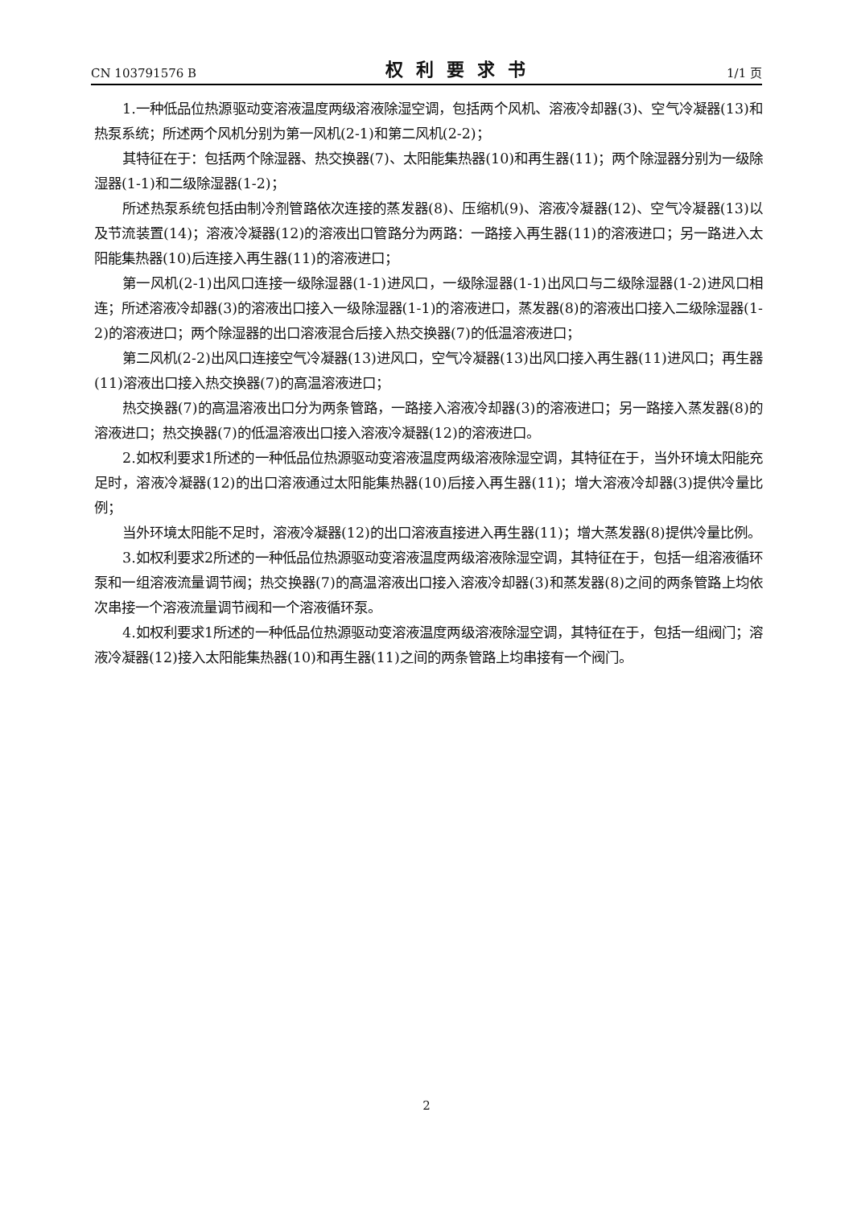CN 103791576 B 权利要求书 1/1 页
1.一种低品位热源驱动变溶液温度两级溶液除湿空调，包括两个风机、溶液冷却器(3)、空气冷凝器(13)和热泵系统；所述两个风机分别为第一风机(2-1)和第二风机(2-2)；
其特征在于：包括两个除湿器、热交换器(7)、太阳能集热器(10)和再生器(11)；两个除湿器分别为一级除湿器(1-1)和二级除湿器(1-2)；
所述热泵系统包括由制冷剂管路依次连接的蒸发器(8)、压缩机(9)、溶液冷凝器(12)、空气冷凝器(13)以及节流装置(14)；溶液冷凝器(12)的溶液出口管路分为两路：一路接入再生器(11)的溶液进口；另一路进入太阳能集热器(10)后连接入再生器(11)的溶液进口；
第一风机(2-1)出风口连接一级除湿器(1-1)进风口，一级除湿器(1-1)出风口与二级除湿器(1-2)进风口相连；所述溶液冷却器(3)的溶液出口接入一级除湿器(1-1)的溶液进口，蒸发器(8)的溶液出口接入二级除湿器(1-2)的溶液进口；两个除湿器的出口溶液混合后接入热交换器(7)的低温溶液进口；
第二风机(2-2)出风口连接空气冷凝器(13)进风口，空气冷凝器(13)出风口接入再生器(11)进风口；再生器(11)溶液出口接入热交换器(7)的高温溶液进口；
热交换器(7)的高温溶液出口分为两条管路，一路接入溶液冷却器(3)的溶液进口；另一路接入蒸发器(8)的溶液进口；热交换器(7)的低温溶液出口接入溶液冷凝器(12)的溶液进口。
2.如权利要求1所述的一种低品位热源驱动变溶液温度两级溶液除湿空调，其特征在于，当外环境太阳能充足时，溶液冷凝器(12)的出口溶液通过太阳能集热器(10)后接入再生器(11)；增大溶液冷却器(3)提供冷量比例；
当外环境太阳能不足时，溶液冷凝器(12)的出口溶液直接进入再生器(11)；增大蒸发器(8)提供冷量比例。
3.如权利要求2所述的一种低品位热源驱动变溶液温度两级溶液除湿空调，其特征在于，包括一组溶液循环泵和一组溶液流量调节阀；热交换器(7)的高温溶液出口接入溶液冷却器(3)和蒸发器(8)之间的两条管路上均依次串接一个溶液流量调节阀和一个溶液循环泵。
4.如权利要求1所述的一种低品位热源驱动变溶液温度两级溶液除湿空调，其特征在于，包括一组阀门；溶液冷凝器(12)接入太阳能集热器(10)和再生器(11)之间的两条管路上均串接有一个阀门。
2